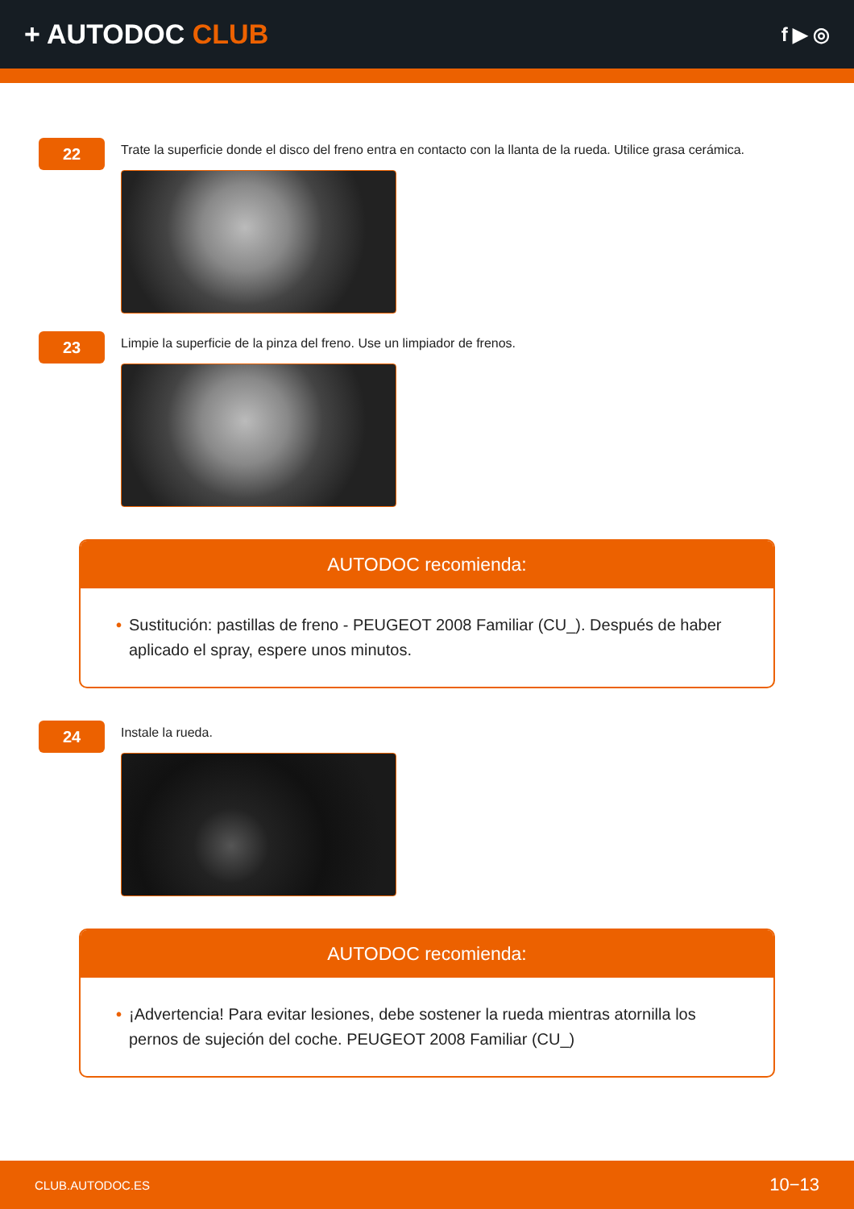+ AUTODOC CLUB
f ▶ ◎
22
Trate la superficie donde el disco del freno entra en contacto con la llanta de la rueda. Utilice grasa cerámica.
23
Limpie la superficie de la pinza del freno. Use un limpiador de frenos.
AUTODOC recomienda:
• Sustitución: pastillas de freno - PEUGEOT 2008 Familiar (CU_). Después de haber aplicado el spray, espere unos minutos.
24
Instale la rueda.
AUTODOC recomienda:
• ¡Advertencia! Para evitar lesiones, debe sostener la rueda mientras atornilla los pernos de sujeción del coche. PEUGEOT 2008 Familiar (CU_)
CLUB.AUTODOC.ES 10−13